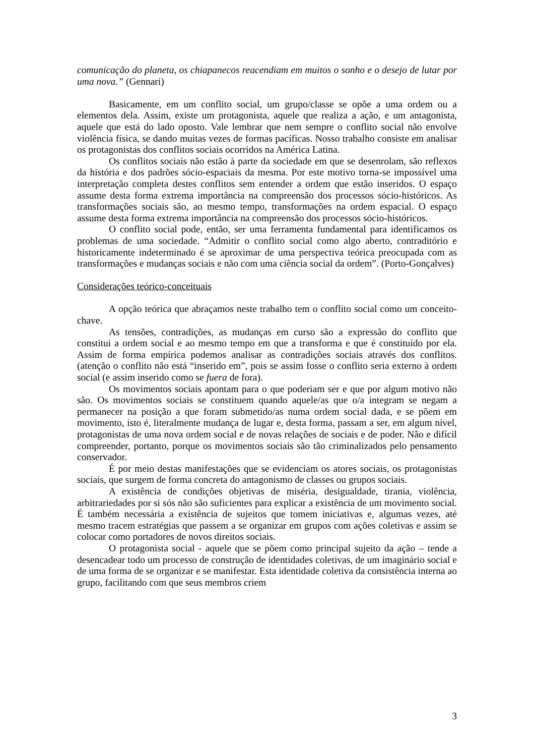comunicação do planeta, os chiapanecos reacendiam em muitos o sonho e o desejo de lutar por uma nova.” (Gennari)
Basicamente, em um conflito social, um grupo/classe se opõe a uma ordem ou a elementos dela. Assim, existe um protagonista, aquele que realiza a ação, e um antagonista, aquele que está do lado oposto. Vale lembrar que nem sempre o conflito social não envolve violência física, se dando muitas vezes de formas pacíficas. Nosso trabalho consiste em analisar os protagonistas dos conflitos sociais ocorridos na América Latina.
Os conflitos sociais não estão à parte da sociedade em que se desenrolam, são reflexos da história e dos padrões sócio-espaciais da mesma. Por este motivo torna-se impossível uma interpretação completa destes conflitos sem entender a ordem que estão inseridos. O espaço assume desta forma extrema importância na compreensão dos processos sócio-históricos. As transformações sociais são, ao mesmo tempo, transformações na ordem espacial. O espaço assume desta forma extrema importância na compreensão dos processos sócio-históricos.
O conflito social pode, então, ser uma ferramenta fundamental para identificamos os problemas de uma sociedade. “Admitir o conflito social como algo aberto, contraditório e historicamente indeterminado é se aproximar de uma perspectiva teórica preocupada com as transformações e mudanças sociais e não com uma ciência social da ordem”. (Porto-Gonçalves)
Considerações teórico-conceituais
A opção teórica que abraçamos neste trabalho tem o conflito social como um conceito-chave.
As tensões, contradições, as mudanças em curso são a expressão do conflito que constitui a ordem social e ao mesmo tempo em que a transforma e que é constituído por ela. Assim de forma empírica podemos analisar as contradições sociais através dos conflitos. (atenção o conflito não está “inserido em”, pois se assim fosse o conflito seria externo à ordem social (e assim inserido como se fuera de fora).
Os movimentos sociais apontam para o que poderiam ser e que por algum motivo não são. Os movimentos sociais se constituem quando aquele/as que o/a integram se negam a permanecer na posição a que foram submetido/as numa ordem social dada, e se põem em movimento, isto é, literalmente mudança de lugar e, desta forma, passam a ser, em algum nível, protagonistas de uma nova ordem social e de novas relações de sociais e de poder. Não e difícil compreender, portanto, porque os movimentos sociais são tão criminalizados pelo pensamento conservador.
É por meio destas manifestações que se evidenciam os atores sociais, os protagonistas sociais, que surgem de forma concreta do antagonismo de classes ou grupos sociais.
A existência de condições objetivas de miséria, desigualdade, tirania, violência, arbitrariedades por si sós não são suficientes para explicar a existência de um movimento social. É também necessária a existência de sujeitos que tomem iniciativas e, algumas vezes, até mesmo tracem estratégias que passem a se organizar em grupos com ações coletivas e assim se colocar como portadores de novos direitos sociais.
O protagonista social - aquele que se põem como principal sujeito da ação – tende a desencadear todo um processo de construção de identidades coletivas, de um imaginário social e de uma forma de se organizar e se manifestar. Esta identidade coletiva da consistência interna ao grupo, facilitando com que seus membros criem
3